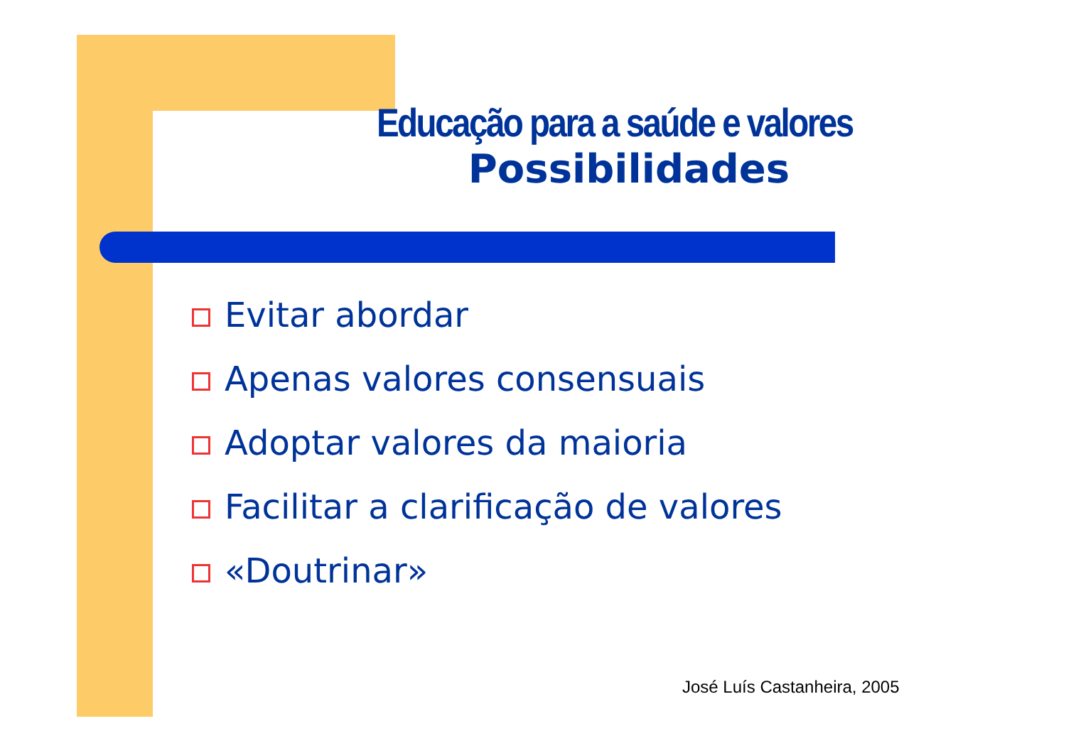Educação para a saúde e valores
Possibilidades
Evitar abordar
Apenas valores consensuais
Adoptar valores da maioria
Facilitar a clarificação de valores
«Doutrinar»
José Luís Castanheira, 2005